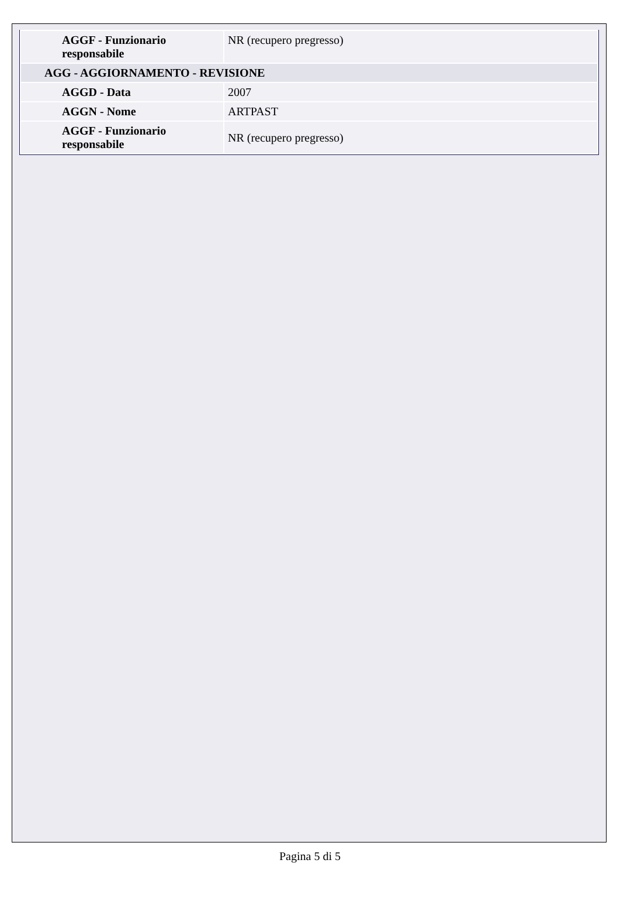| AGGF - Funzionario responsabile | NR (recupero pregresso) |
| AGG - AGGIORNAMENTO - REVISIONE | |
| AGGD - Data | 2007 |
| AGGN - Nome | ARTPAST |
| AGGF - Funzionario responsabile | NR (recupero pregresso) |
Pagina 5 di 5